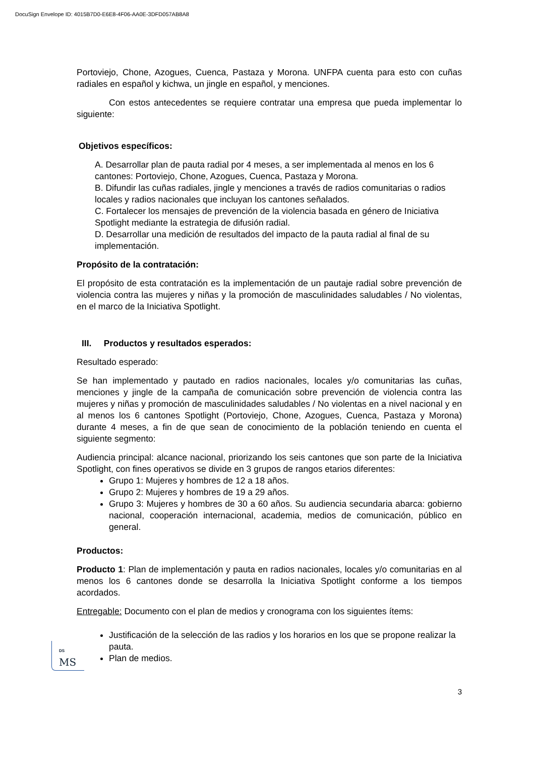DocuSign Envelope ID: 4015B7D0-E6E8-4F06-AA0E-3DFD057AB8A8
Portoviejo, Chone, Azogues, Cuenca, Pastaza y Morona. UNFPA cuenta para esto con cuñas radiales en español y kichwa, un jingle en español, y menciones.
Con estos antecedentes se requiere contratar una empresa que pueda implementar lo siguiente:
Objetivos específicos:
A. Desarrollar plan de pauta radial por 4 meses, a ser implementada al menos en los 6 cantones: Portoviejo, Chone, Azogues, Cuenca, Pastaza y Morona.
B. Difundir las cuñas radiales, jingle y menciones a través de radios comunitarias o radios locales y radios nacionales que incluyan los cantones señalados.
C. Fortalecer los mensajes de prevención de la violencia basada en género de Iniciativa Spotlight mediante la estrategia de difusión radial.
D. Desarrollar una medición de resultados del impacto de la pauta radial al final de su implementación.
Propósito de la contratación:
El propósito de esta contratación es la implementación de un pautaje radial sobre prevención de violencia contra las mujeres y niñas y la promoción de masculinidades saludables / No violentas, en el marco de la Iniciativa Spotlight.
III. Productos y resultados esperados:
Resultado esperado:
Se han implementado y pautado en radios nacionales, locales y/o comunitarias las cuñas, menciones y jingle de la campaña de comunicación sobre prevención de violencia contra las mujeres y niñas y promoción de masculinidades saludables / No violentas en a nivel nacional y en al menos los 6 cantones Spotlight (Portoviejo, Chone, Azogues, Cuenca, Pastaza y Morona) durante 4 meses, a fin de que sean de conocimiento de la población teniendo en cuenta el siguiente segmento:
Audiencia principal: alcance nacional, priorizando los seis cantones que son parte de la Iniciativa Spotlight, con fines operativos se divide en 3 grupos de rangos etarios diferentes:
Grupo 1: Mujeres y hombres de 12 a 18 años.
Grupo 2: Mujeres y hombres de 19 a 29 años.
Grupo 3: Mujeres y hombres de 30 a 60 años. Su audiencia secundaria abarca: gobierno nacional, cooperación internacional, academia, medios de comunicación, público en general.
Productos:
Producto 1: Plan de implementación y pauta en radios nacionales, locales y/o comunitarias en al menos los 6 cantones donde se desarrolla la Iniciativa Spotlight conforme a los tiempos acordados.
Entregable: Documento con el plan de medios y cronograma con los siguientes ítems:
Justificación de la selección de las radios y los horarios en los que se propone realizar la pauta.
Plan de medios.
DS
MS
3